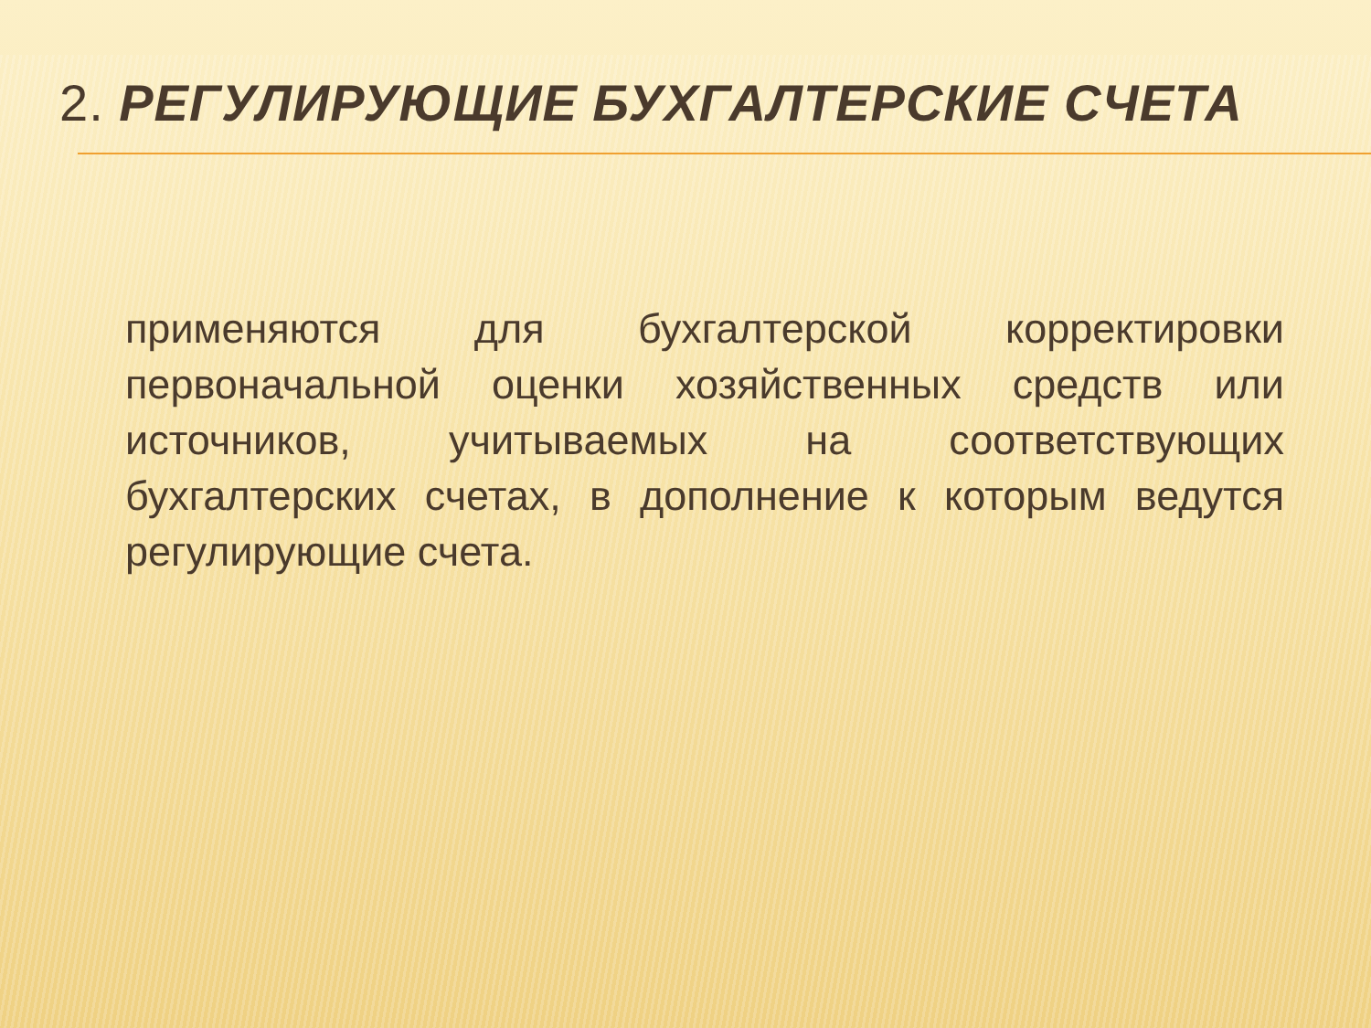2. РЕГУЛИРУЮЩИЕ БУХГАЛТЕРСКИЕ СЧЕТА
применяются для бухгалтерской корректировки первоначальной оценки хозяйственных средств или источников, учитываемых на соответствующих бухгалтерских счетах, в дополнение к которым ведутся регулирующие счета.